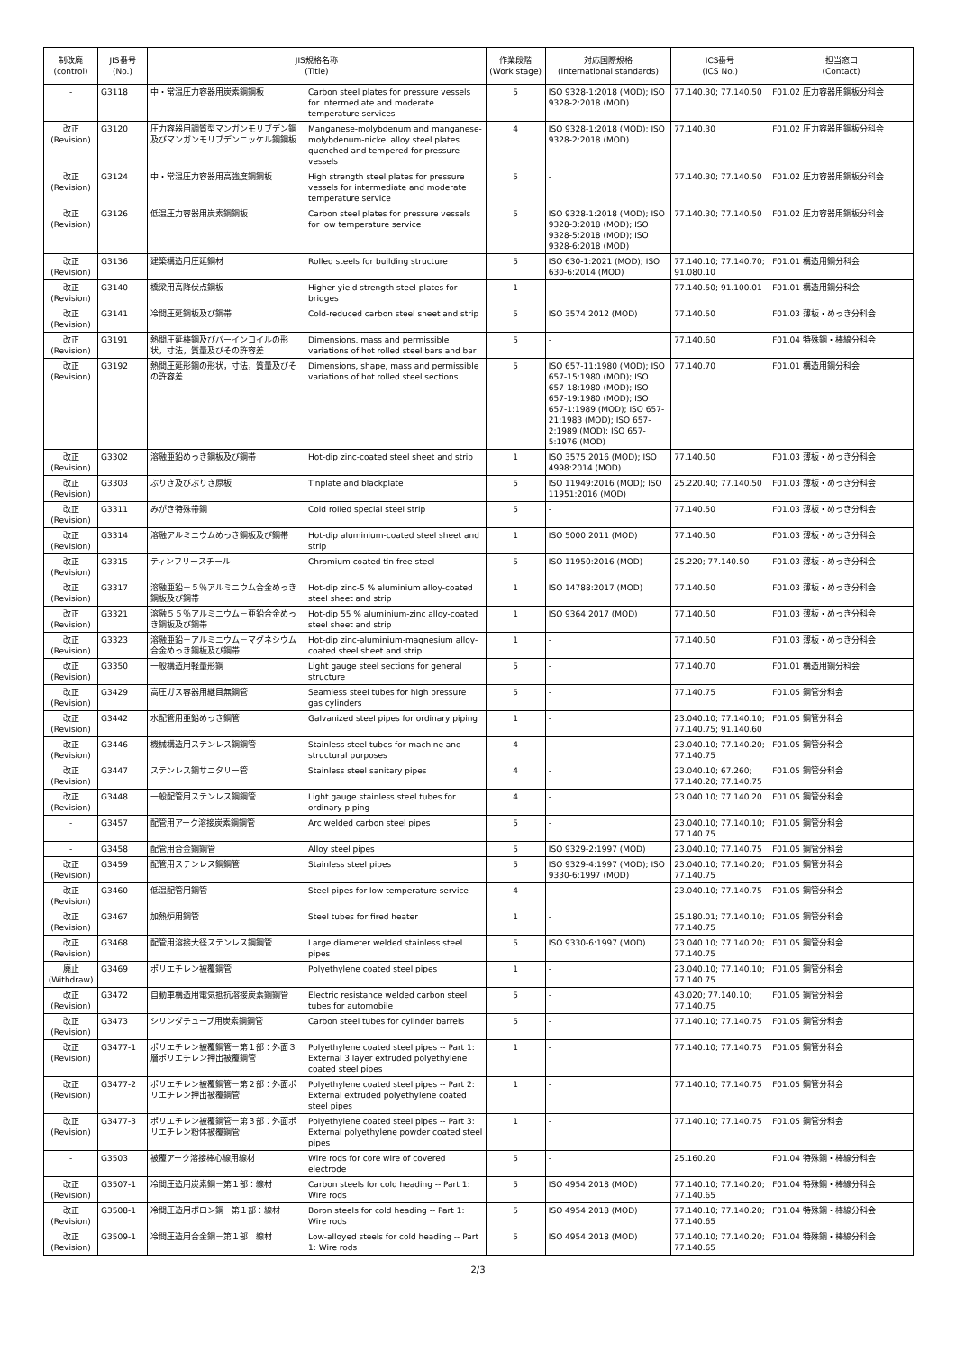| 制改廃 (control) | JIS番号 (No.) | JIS規格名称 (Title) | | 作業段階 (Work stage) | 対応国際規格 (International standards) | ICS番号 (ICS No.) | 担当窓口 (Contact) |
| --- | --- | --- | --- | --- | --- | --- | --- |
| - | G3118 | 中・常温圧力容器用炭素鋼鋼板 | Carbon steel plates for pressure vessels for intermediate and moderate temperature services | 5 | ISO 9328-1:2018 (MOD); ISO 9328-2:2018 (MOD) | 77.140.30; 77.140.50 | F01.02 圧力容器用鋼板分科会 |
| 改正 (Revision) | G3120 | 圧力容器用調質型マンガンモリブデン鋼及びマンガンモリブデンニッケル鋼鋼板 | Manganese-molybdenum and manganese-molybdenum-nickel alloy steel plates quenched and tempered for pressure vessels | 4 | ISO 9328-1:2018 (MOD); ISO 9328-2:2018 (MOD) | 77.140.30 | F01.02 圧力容器用鋼板分科会 |
| 改正 (Revision) | G3124 | 中・常温圧力容器用高強度鋼鋼板 | High strength steel plates for pressure vessels for intermediate and moderate temperature service | 5 | - | 77.140.30; 77.140.50 | F01.02 圧力容器用鋼板分科会 |
| 改正 (Revision) | G3126 | 低温圧力容器用炭素鋼鋼板 | Carbon steel plates for pressure vessels for low temperature service | 5 | ISO 9328-1:2018 (MOD); ISO 9328-3:2018 (MOD); ISO 9328-5:2018 (MOD); ISO 9328-6:2018 (MOD) | 77.140.30; 77.140.50 | F01.02 圧力容器用鋼板分科会 |
| 改正 (Revision) | G3136 | 建築構造用圧延鋼材 | Rolled steels for building structure | 5 | ISO 630-1:2021 (MOD); ISO 630-6:2014 (MOD) | 77.140.10; 77.140.70; 91.080.10 | F01.01 構造用鋼分科会 |
| 改正 (Revision) | G3140 | 橋梁用高降伏点鋼板 | Higher yield strength steel plates for bridges | 1 | - | 77.140.50; 91.100.01 | F01.01 構造用鋼分科会 |
| 改正 (Revision) | G3141 | 冷間圧延鋼板及び鋼帯 | Cold-reduced carbon steel sheet and strip | 5 | ISO 3574:2012 (MOD) | 77.140.50 | F01.03 薄板・めっき分科会 |
| 改正 (Revision) | G3191 | 熱間圧延棒鋼及びバーインコイルの形状，寸法，質量及びその許容差 | Dimensions, mass and permissible variations of hot rolled steel bars and bar | 5 | - | 77.140.60 | F01.04 特殊鋼・棒線分科会 |
| 改正 (Revision) | G3192 | 熱間圧延形鋼の形状，寸法，質量及びその許容差 | Dimensions, shape, mass and permissible variations of hot rolled steel sections | 5 | ISO 657-11:1980 (MOD); ISO 657-15:1980 (MOD); ISO 657-18:1980 (MOD); ISO 657-19:1980 (MOD); ISO 657-1:1989 (MOD); ISO 657-21:1983 (MOD); ISO 657-2:1989 (MOD); ISO 657-5:1976 (MOD) | 77.140.70 | F01.01 構造用鋼分科会 |
| 改正 (Revision) | G3302 | 溶融亜鉛めっき鋼板及び鋼帯 | Hot-dip zinc-coated steel sheet and strip | 1 | ISO 3575:2016 (MOD); ISO 4998:2014 (MOD) | 77.140.50 | F01.03 薄板・めっき分科会 |
| 改正 (Revision) | G3303 | ぶりき及びぶりき原板 | Tinplate and blackplate | 5 | ISO 11949:2016 (MOD); ISO 11951:2016 (MOD) | 25.220.40; 77.140.50 | F01.03 薄板・めっき分科会 |
| 改正 (Revision) | G3311 | みがき特殊帯鋼 | Cold rolled special steel strip | 5 | - | 77.140.50 | F01.03 薄板・めっき分科会 |
| 改正 (Revision) | G3314 | 溶融アルミニウムめっき鋼板及び鋼帯 | Hot-dip aluminium-coated steel sheet and strip | 1 | ISO 5000:2011 (MOD) | 77.140.50 | F01.03 薄板・めっき分科会 |
| 改正 (Revision) | G3315 | ティンフリースチール | Chromium coated tin free steel | 5 | ISO 11950:2016 (MOD) | 25.220; 77.140.50 | F01.03 薄板・めっき分科会 |
| 改正 (Revision) | G3317 | 溶融亜鉛－５％アルミニウム合金めっき鋼板及び鋼帯 | Hot-dip zinc-5 % aluminium alloy-coated steel sheet and strip | 1 | ISO 14788:2017 (MOD) | 77.140.50 | F01.03 薄板・めっき分科会 |
| 改正 (Revision) | G3321 | 溶融５５％アルミニウム－亜鉛合金めっき鋼板及び鋼帯 | Hot-dip 55 % aluminium-zinc alloy-coated steel sheet and strip | 1 | ISO 9364:2017 (MOD) | 77.140.50 | F01.03 薄板・めっき分科会 |
| 改正 (Revision) | G3323 | 溶融亜鉛－アルミニウム－マグネシウム合金めっき鋼板及び鋼帯 | Hot-dip zinc-aluminium-magnesium alloy-coated steel sheet and strip | 1 | - | 77.140.50 | F01.03 薄板・めっき分科会 |
| 改正 (Revision) | G3350 | 一般構造用軽量形鋼 | Light gauge steel sections for general structure | 5 | - | 77.140.70 | F01.01 構造用鋼分科会 |
| 改正 (Revision) | G3429 | 高圧ガス容器用継目無鋼管 | Seamless steel tubes for high pressure gas cylinders | 5 | - | 77.140.75 | F01.05 鋼管分科会 |
| 改正 (Revision) | G3442 | 水配管用亜鉛めっき鋼管 | Galvanized steel pipes for ordinary piping | 1 | - | 23.040.10; 77.140.10; 77.140.75; 91.140.60 | F01.05 鋼管分科会 |
| 改正 (Revision) | G3446 | 機械構造用ステンレス鋼鋼管 | Stainless steel tubes for machine and structural purposes | 4 | - | 23.040.10; 77.140.20; 77.140.75 | F01.05 鋼管分科会 |
| 改正 (Revision) | G3447 | ステンレス鋼サニタリー管 | Stainless steel sanitary pipes | 4 | - | 23.040.10; 67.260; 77.140.20; 77.140.75 | F01.05 鋼管分科会 |
| 改正 (Revision) | G3448 | 一般配管用ステンレス鋼鋼管 | Light gauge stainless steel tubes for ordinary piping | 4 | - | 23.040.10; 77.140.20 | F01.05 鋼管分科会 |
| - | G3457 | 配管用アーク溶接炭素鋼鋼管 | Arc welded carbon steel pipes | 5 | - | 23.040.10; 77.140.10; 77.140.75 | F01.05 鋼管分科会 |
| - | G3458 | 配管用合金鋼鋼管 | Alloy steel pipes | 5 | ISO 9329-2:1997 (MOD) | 23.040.10; 77.140.75 | F01.05 鋼管分科会 |
| 改正 (Revision) | G3459 | 配管用ステンレス鋼鋼管 | Stainless steel pipes | 5 | ISO 9329-4:1997 (MOD); ISO 9330-6:1997 (MOD) | 23.040.10; 77.140.20; 77.140.75 | F01.05 鋼管分科会 |
| 改正 (Revision) | G3460 | 低温配管用鋼管 | Steel pipes for low temperature service | 4 | - | 23.040.10; 77.140.75 | F01.05 鋼管分科会 |
| 改正 (Revision) | G3467 | 加熱炉用鋼管 | Steel tubes for fired heater | 1 | - | 25.180.01; 77.140.10; 77.140.75 | F01.05 鋼管分科会 |
| 改正 (Revision) | G3468 | 配管用溶接大径ステンレス鋼鋼管 | Large diameter welded stainless steel pipes | 5 | ISO 9330-6:1997 (MOD) | 23.040.10; 77.140.20; 77.140.75 | F01.05 鋼管分科会 |
| 廃止 (Withdraw) | G3469 | ポリエチレン被覆鋼管 | Polyethylene coated steel pipes | 1 | - | 23.040.10; 77.140.10; 77.140.75 | F01.05 鋼管分科会 |
| 改正 (Revision) | G3472 | 自動車構造用電気抵抗溶接炭素鋼鋼管 | Electric resistance welded carbon steel tubes for automobile | 5 | - | 43.020; 77.140.10; 77.140.75 | F01.05 鋼管分科会 |
| 改正 (Revision) | G3473 | シリンダチューブ用炭素鋼鋼管 | Carbon steel tubes for cylinder barrels | 5 | - | 77.140.10; 77.140.75 | F01.05 鋼管分科会 |
| 改正 (Revision) | G3477-1 | ポリエチレン被覆鋼管－第１部：外面３層ポリエチレン押出被覆鋼管 | Polyethylene coated steel pipes -- Part 1: External 3 layer extruded polyethylene coated steel pipes | 1 | - | 77.140.10; 77.140.75 | F01.05 鋼管分科会 |
| 改正 (Revision) | G3477-2 | ポリエチレン被覆鋼管－第２部：外面ポリエチレン押出被覆鋼管 | Polyethylene coated steel pipes -- Part 2: External extruded polyethylene coated steel pipes | 1 | - | 77.140.10; 77.140.75 | F01.05 鋼管分科会 |
| 改正 (Revision) | G3477-3 | ポリエチレン被覆鋼管－第３部：外面ポリエチレン粉体被覆鋼管 | Polyethylene coated steel pipes -- Part 3: External polyethylene powder coated steel pipes | 1 | - | 77.140.10; 77.140.75 | F01.05 鋼管分科会 |
| - | G3503 | 被覆アーク溶接棒心線用線材 | Wire rods for core wire of covered electrode | 5 | - | 25.160.20 | F01.04 特殊鋼・棒線分科会 |
| 改正 (Revision) | G3507-1 | 冷間圧造用炭素鋼－第１部：線材 | Carbon steels for cold heading -- Part 1: Wire rods | 5 | ISO 4954:2018 (MOD) | 77.140.10; 77.140.20; 77.140.65 | F01.04 特殊鋼・棒線分科会 |
| 改正 (Revision) | G3508-1 | 冷間圧造用ボロン鋼－第１部：線材 | Boron steels for cold heading -- Part 1: Wire rods | 5 | ISO 4954:2018 (MOD) | 77.140.10; 77.140.20; 77.140.65 | F01.04 特殊鋼・棒線分科会 |
| 改正 (Revision) | G3509-1 | 冷間圧造用合金鋼－第１部 線材 | Low-alloyed steels for cold heading -- Part 1: Wire rods | 5 | ISO 4954:2018 (MOD) | 77.140.10; 77.140.20; 77.140.65 | F01.04 特殊鋼・棒線分科会 |
2/3